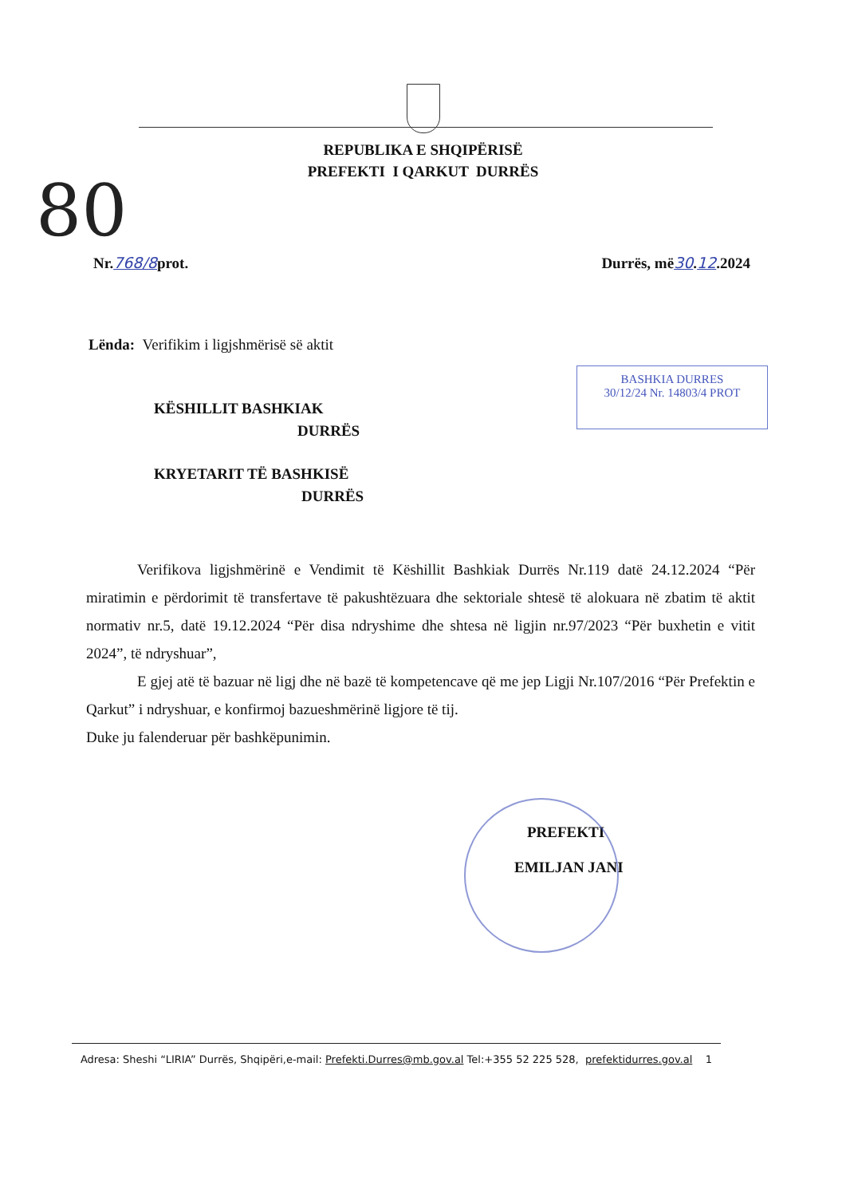80
REPUBLIKA E SHQIPËRISË
PREFEKTI I QARKUT DURRËS
Nr.768/8prot. Durrës, më30.12.2024
Lënda: Verifikim i ligjshmërisë së aktit
BASHKIA DURRES
30/12/24 Nr. 14803/4 PROT
KËSHILLIT BASHKIAK
DURRËS
KRYETARIT TË BASHKISË
DURRËS
Verifikova ligjshmërinë e Vendimit të Këshillit Bashkiak Durrës Nr.119 datë 24.12.2024 “Për miratimin e përdorimit të transfertave të pakushtëzuara dhe sektoriale shtesë të alokuara në zbatim të aktit normativ nr.5, datë 19.12.2024 “Për disa ndryshime dhe shtesa në ligjin nr.97/2023 “Për buxhetin e vitit 2024”, të ndryshuar”,
E gjej atë të bazuar në ligj dhe në bazë të kompetencave që me jep Ligji Nr.107/2016 “Për Prefektin e Qarkut” i ndryshuar, e konfirmoj bazueshmërinë ligjore të tij.
Duke ju falenderuar për bashkëpunimin.
PREFEKTI
EMILJAN JANI
Adresa: Sheshi “LIRIA” Durrës, Shqipëri,e-mail: Prefekti.Durres@mb.gov.al Tel:+355 52 225 528, prefektidurres.gov.al 1